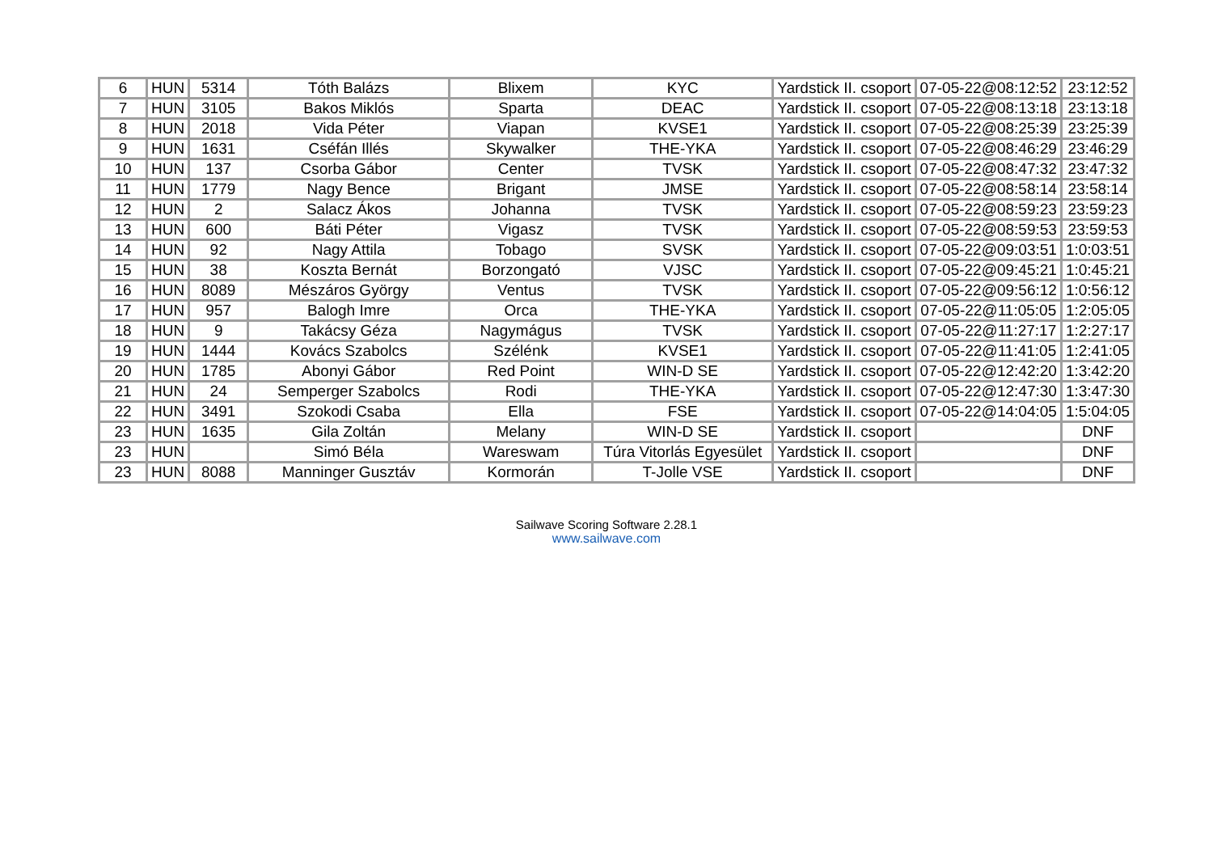| 6 | HUN | 5314 | Tóth Balázs | Blixem | KYC | Yardstick II. csoport | 07-05-22@08:12:52 | 23:12:52 |
| 7 | HUN | 3105 | Bakos Miklós | Sparta | DEAC | Yardstick II. csoport | 07-05-22@08:13:18 | 23:13:18 |
| 8 | HUN | 2018 | Vida Péter | Viapan | KVSE1 | Yardstick II. csoport | 07-05-22@08:25:39 | 23:25:39 |
| 9 | HUN | 1631 | Cséfán Illés | Skywalker | THE-YKA | Yardstick II. csoport | 07-05-22@08:46:29 | 23:46:29 |
| 10 | HUN | 137 | Csorba Gábor | Center | TVSK | Yardstick II. csoport | 07-05-22@08:47:32 | 23:47:32 |
| 11 | HUN | 1779 | Nagy Bence | Brigant | JMSE | Yardstick II. csoport | 07-05-22@08:58:14 | 23:58:14 |
| 12 | HUN | 2 | Salacz Ákos | Johanna | TVSK | Yardstick II. csoport | 07-05-22@08:59:23 | 23:59:23 |
| 13 | HUN | 600 | Báti Péter | Vigasz | TVSK | Yardstick II. csoport | 07-05-22@08:59:53 | 23:59:53 |
| 14 | HUN | 92 | Nagy Attila | Tobago | SVSK | Yardstick II. csoport | 07-05-22@09:03:51 | 1:0:03:51 |
| 15 | HUN | 38 | Koszta Bernát | Borzongató | VJSC | Yardstick II. csoport | 07-05-22@09:45:21 | 1:0:45:21 |
| 16 | HUN | 8089 | Mészáros György | Ventus | TVSK | Yardstick II. csoport | 07-05-22@09:56:12 | 1:0:56:12 |
| 17 | HUN | 957 | Balogh Imre | Orca | THE-YKA | Yardstick II. csoport | 07-05-22@11:05:05 | 1:2:05:05 |
| 18 | HUN | 9 | Takácsy Géza | Nagymágus | TVSK | Yardstick II. csoport | 07-05-22@11:27:17 | 1:2:27:17 |
| 19 | HUN | 1444 | Kovács Szabolcs | Szélénk | KVSE1 | Yardstick II. csoport | 07-05-22@11:41:05 | 1:2:41:05 |
| 20 | HUN | 1785 | Abonyi Gábor | Red Point | WIN-D SE | Yardstick II. csoport | 07-05-22@12:42:20 | 1:3:42:20 |
| 21 | HUN | 24 | Semperger Szabolcs | Rodi | THE-YKA | Yardstick II. csoport | 07-05-22@12:47:30 | 1:3:47:30 |
| 22 | HUN | 3491 | Szokodi Csaba | Ella | FSE | Yardstick II. csoport | 07-05-22@14:04:05 | 1:5:04:05 |
| 23 | HUN | 1635 | Gila Zoltán | Melany | WIN-D SE | Yardstick II. csoport | | DNF |
| 23 | HUN | | Simó Béla | Wareswam | Túra Vitorlás Egyesület | Yardstick II. csoport | | DNF |
| 23 | HUN | 8088 | Manninger Gusztáv | Kormorán | T-Jolle VSE | Yardstick II. csoport | | DNF |
Sailwave Scoring Software 2.28.1
www.sailwave.com